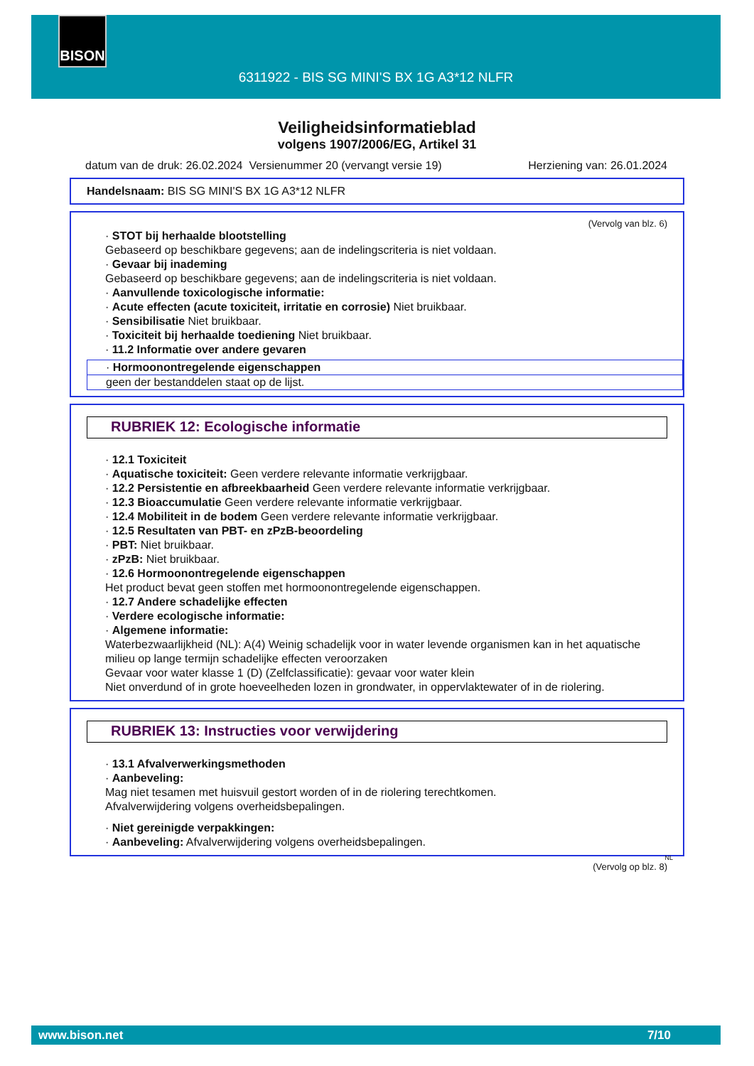BISON
6311922 - BIS SG MINI'S BX 1G A3*12 NLFR
Veiligheidsinformatieblad
volgens 1907/2006/EG, Artikel 31
datum van de druk: 26.02.2024 Versienummer 20 (vervangt versie 19) Herziening van: 26.01.2024
Handelsnaam: BIS SG MINI'S BX 1G A3*12 NLFR
(Vervolg van blz. 6)
· STOT bij herhaalde blootstelling
Gebaseerd op beschikbare gegevens; aan de indelingscriteria is niet voldaan.
· Gevaar bij inademing
Gebaseerd op beschikbare gegevens; aan de indelingscriteria is niet voldaan.
· Aanvullende toxicologische informatie:
· Acute effecten (acute toxiciteit, irritatie en corrosie) Niet bruikbaar.
· Sensibilisatie Niet bruikbaar.
· Toxiciteit bij herhaalde toediening Niet bruikbaar.
· 11.2 Informatie over andere gevaren
· Hormoonontregelende eigenschappen
geen der bestanddelen staat op de lijst.
RUBRIEK 12: Ecologische informatie
· 12.1 Toxiciteit
· Aquatische toxiciteit: Geen verdere relevante informatie verkrijgbaar.
· 12.2 Persistentie en afbreekbaarheid Geen verdere relevante informatie verkrijgbaar.
· 12.3 Bioaccumulatie Geen verdere relevante informatie verkrijgbaar.
· 12.4 Mobiliteit in de bodem Geen verdere relevante informatie verkrijgbaar.
· 12.5 Resultaten van PBT- en zPzB-beoordeling
· PBT: Niet bruikbaar.
· zPzB: Niet bruikbaar.
· 12.6 Hormoonontregelende eigenschappen
Het product bevat geen stoffen met hormoonontregelende eigenschappen.
· 12.7 Andere schadelijke effecten
· Verdere ecologische informatie:
· Algemene informatie:
Waterbezwaarlijkheid (NL): A(4) Weinig schadelijk voor in water levende organismen kan in het aquatische milieu op lange termijn schadelijke effecten veroorzaken
Gevaar voor water klasse 1 (D) (Zelfclassificatie): gevaar voor water klein
Niet onverdund of in grote hoeveelheden lozen in grondwater, in oppervlaktewater of in de riolering.
RUBRIEK 13: Instructies voor verwijdering
· 13.1 Afvalverwerkingsmethoden
· Aanbeveling:
Mag niet tesamen met huisvuil gestort worden of in de riolering terechtkomen.
Afvalverwijdering volgens overheidsbepalingen.
· Niet gereinigde verpakkingen:
· Aanbeveling: Afvalverwijdering volgens overheidsbepalingen.
NL
(Vervolg op blz. 8)
www.bison.net 7/10